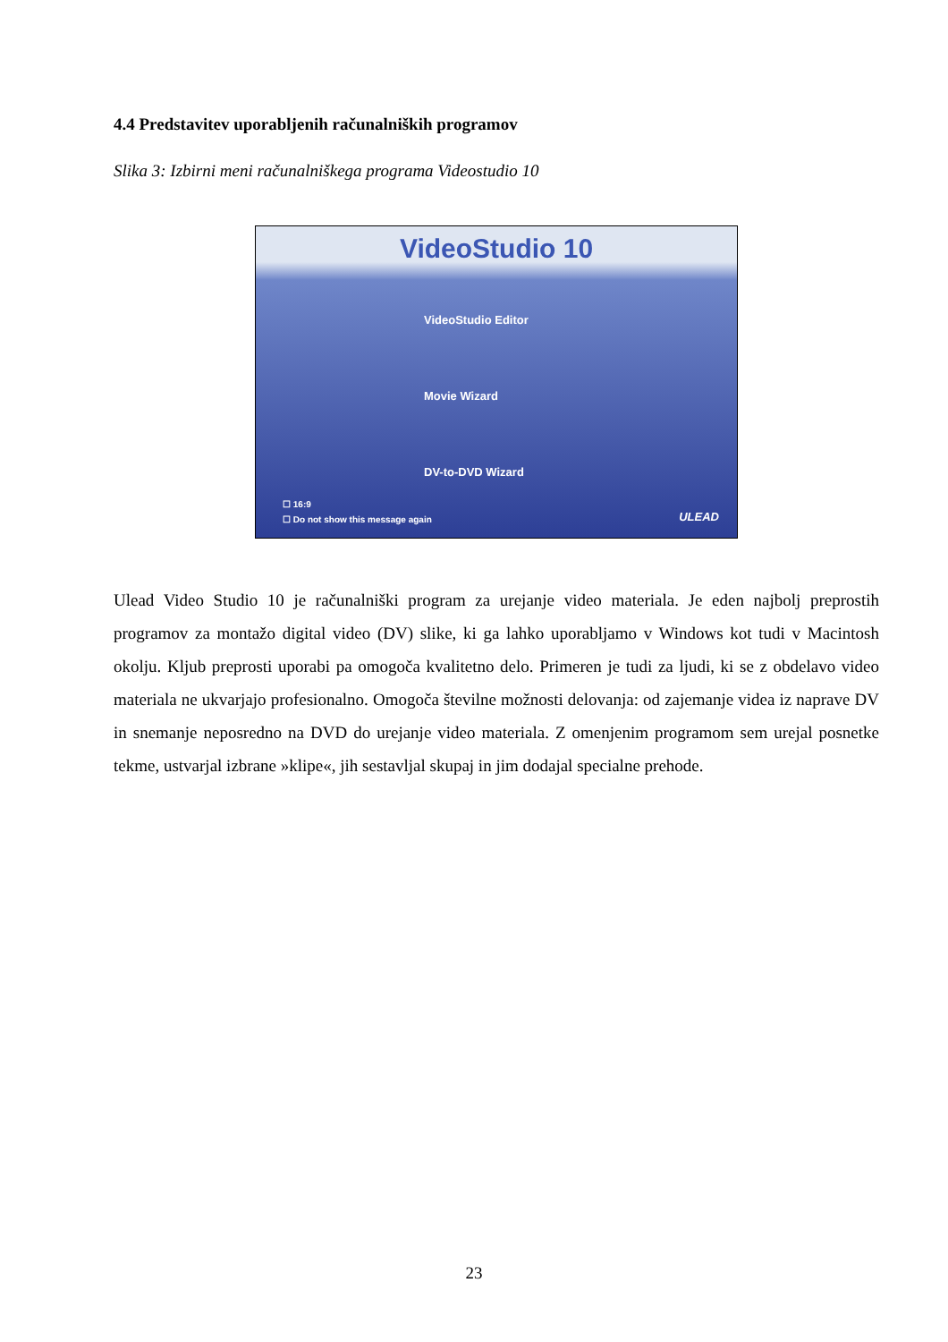4.4 Predstavitev uporabljenih računalniških programov
Slika 3: Izbirni meni računalniškega programa Videostudio 10
VideoStudio 10
VideoStudio Editor
Movie Wizard
DV-to-DVD Wizard
☐ 16:9
☐ Do not show this message again
ULEAD
Ulead Video Studio 10 je računalniški program za urejanje video materiala. Je eden najbolj preprostih programov za montažo digital video (DV) slike, ki ga lahko uporabljamo v Windows kot tudi v Macintosh okolju. Kljub preprosti uporabi pa omogoča kvalitetno delo. Primeren je tudi za ljudi, ki se z obdelavo video materiala ne ukvarjajo profesionalno. Omogoča številne možnosti delovanja: od zajemanje videa iz naprave DV in snemanje neposredno na DVD do urejanje video materiala. Z omenjenim programom sem urejal posnetke tekme, ustvarjal izbrane »klipe«, jih sestavljal skupaj in jim dodajal specialne prehode.
23